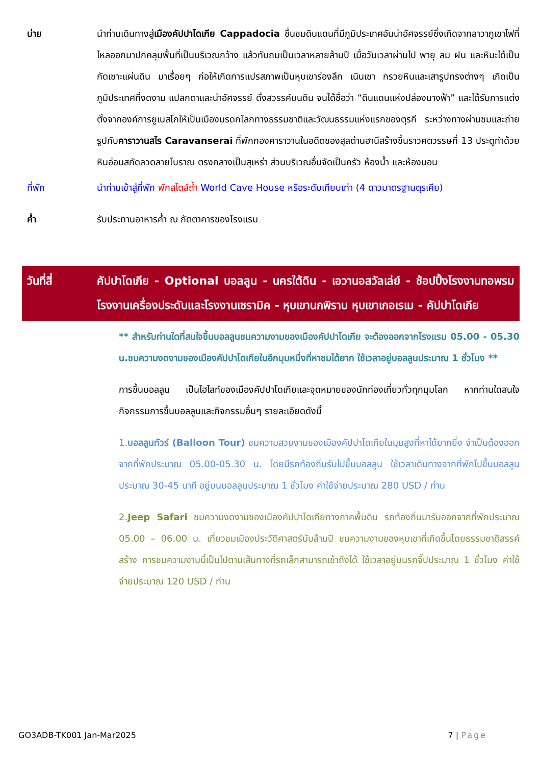บ่าย นำท่านเดินทางสู่เมืองคัปปาโดเกีย Cappadocia ชื่นชมดินแดนที่มีภูมิประเทศอันน่าอัศจรรย์ซึ่งเกิดจากลาวาภูเขาไฟที่ไหลออกมาปกคลุมพื้นที่เป็นบริเวณกว้าง แล้วทับถมเป็นเวลาหลายล้านปี เมื่อวันเวลาผ่านไป พายุ ลม ฝน และหิมะได้เป็นกัดเซาะแผ่นดิน มาเรื่อยๆ ก่อให้เกิดการแปรสภาพเป็นหุบเขาร่องลึก เนินเขา กรวยหินและเสารูปทรงต่างๆ เกิดเป็นภูมิประเทศที่งดงาม แปลกตาและน่าอัศจรรย์ ดั่งสวรรค์บนดิน จนได้ชื่อว่า “ดินแดนแห่งปล่องนางฟ้า” และได้รับการแต่งตั้งจากองค์การยูเนสโกให้เป็นเมืองมรดกโลกทางธรรมชาติและวัฒนธรรมแห่งแรกของตุรกี ระหว่างทางผ่านชมและถ่ายรูปกับคาราวานสไร Caravanserai ที่พักกองคาราวานในอดีตของสุลต่านฮานีสร้างขึ้นราวศตวรรษที่ 13 ประตูทำด้วยหินอ่อนสกัดลวดลายโบราณ ตรงกลางเป็นสุเหร่า ส่วนบริเวณอื่นจัดเป็นครัว ห้องน้ำ และห้องนอน
ที่พัก นำท่านเข้าสู่ที่พัก พักสไตล์ถ้ำ World Cave House หรือระดับเทียบเท่า (4 ดาวมาตรฐานตุรเคีย)
ค่ำ รับประทานอาหารค่ำ ณ ภัตตาคารของโรงแรม
วันที่สี่ คัปปาโดเกีย - Optional บอลลูน - นครใต้ดิน - เอวานอสวัลเล่ย์ - ช้อปปิ้งโรงงานทอพรม โรงงานเครื่องประดับและโรงงานเซรามิค - หุบเขานกพิราบ หุบเขาเกอเรเม - คัปปาโดเกีย
** สำหรับท่านใดที่สนใจขึ้นบอลลูนชมความงามของเมืองคัปปาโดเกีย จะต้องออกจากโรงแรม 05.00 - 05.30 น.ชมความงดงามของเมืองคัปปาโดเกียในอีกมุมหนึ่งที่หาชมได้ยาก ใช้เวลาอยู่บอลลูนประมาณ 1 ชั่วโมง **
การขึ้นบอลลูน เป็นไฮไลท์ของเมืองคัปปาโดเกียและจุดหมายของนักท่องเที่ยวทั่วทุกมุมโลก หากท่านใดสนใจกิจกรรมการขึ้นบอลลูนและกิจกรรมอื่นๆ รายละเอียดดังนี้
1.บอลลูนทัวร์ (Balloon Tour) ชมความสวยงามของเมืองคัปปาโดเกียในมุมสูงที่หาได้ยากยิ่ง จำเป็นต้องออกจากที่พักประมาณ 05.00-05.30 น. โดยมีรถท้องถิ่นรับไปขึ้นบอลลูน ใช้เวลาเดินทางจากที่พักไปขึ้นบอลลูน ประมาณ 30-45 นาที อยู่บนบอลลูนประมาณ 1 ชั่วโมง ค่าใช้จ่ายประมาณ 280 USD / ท่าน
2.Jeep Safari ชมความงดงามของเมืองคัปปาโดเกียทางภาคพื้นดิน รถท้องถิ่นมารับออกจากที่พักประมาณ 05.00 – 06.00 น. เที่ยวชมเมืองประวัติศาสตร์นับล้านปี ชมความงามของหุบเขาที่เกิดขึ้นโดยธรรมชาติสรรค์สร้าง การชมความงามนี้เป็นไปตามเส้นทางที่รถเล็กสามารถเข้าถึงได้ ใช้เวลาอยู่บนรถจี๊ปประมาณ 1 ชั่วโมง ค่าใช้จ่ายประมาณ 120 USD / ท่าน
GO3ADB-TK001 Jan-Mar2025 7 | Page